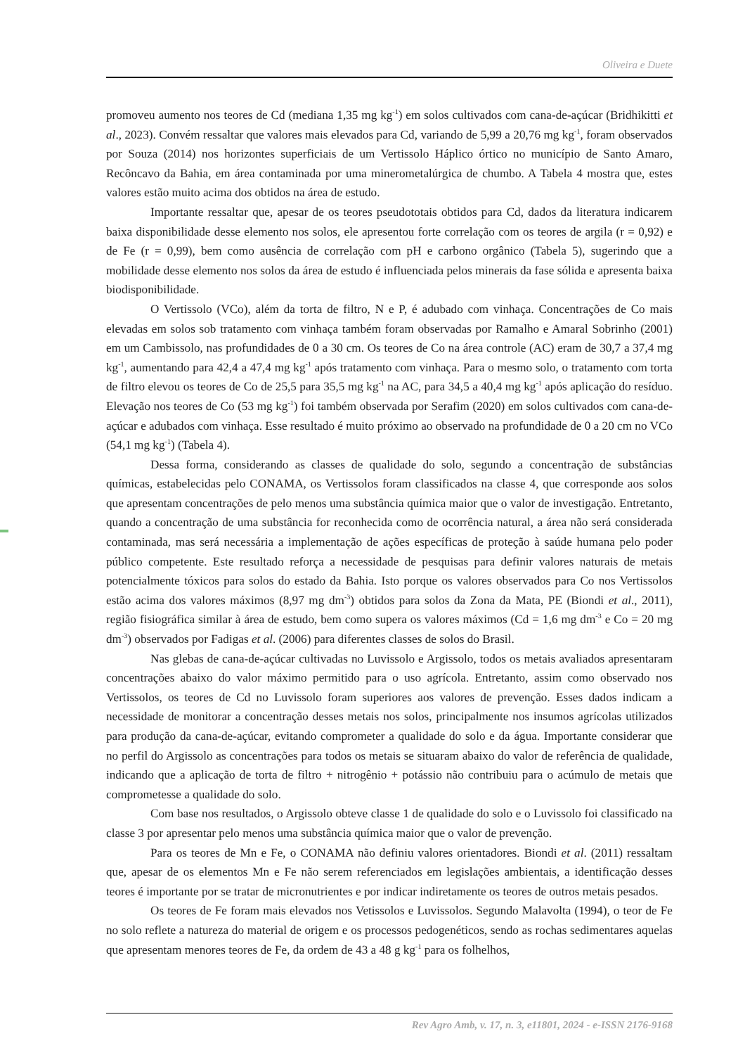Oliveira e Duete
promoveu aumento nos teores de Cd (mediana 1,35 mg kg<sup>-1</sup>) em solos cultivados com cana-de-açúcar (Bridhikitti et al., 2023). Convém ressaltar que valores mais elevados para Cd, variando de 5,99 a 20,76 mg kg<sup>-1</sup>, foram observados por Souza (2014) nos horizontes superficiais de um Vertissolo Háplico órtico no município de Santo Amaro, Recôncavo da Bahia, em área contaminada por uma minerometalúrgica de chumbo. A Tabela 4 mostra que, estes valores estão muito acima dos obtidos na área de estudo.
Importante ressaltar que, apesar de os teores pseudototais obtidos para Cd, dados da literatura indicarem baixa disponibilidade desse elemento nos solos, ele apresentou forte correlação com os teores de argila (r = 0,92) e de Fe (r = 0,99), bem como ausência de correlação com pH e carbono orgânico (Tabela 5), sugerindo que a mobilidade desse elemento nos solos da área de estudo é influenciada pelos minerais da fase sólida e apresenta baixa biodisponibilidade.
O Vertissolo (VCo), além da torta de filtro, N e P, é adubado com vinhaça. Concentrações de Co mais elevadas em solos sob tratamento com vinhaça também foram observadas por Ramalho e Amaral Sobrinho (2001) em um Cambissolo, nas profundidades de 0 a 30 cm. Os teores de Co na área controle (AC) eram de 30,7 a 37,4 mg kg<sup>-1</sup>, aumentando para 42,4 a 47,4 mg kg<sup>-1</sup> após tratamento com vinhaça. Para o mesmo solo, o tratamento com torta de filtro elevou os teores de Co de 25,5 para 35,5 mg kg<sup>-1</sup> na AC, para 34,5 a 40,4 mg kg<sup>-1</sup> após aplicação do resíduo. Elevação nos teores de Co (53 mg kg<sup>-1</sup>) foi também observada por Serafim (2020) em solos cultivados com cana-de-açúcar e adubados com vinhaça. Esse resultado é muito próximo ao observado na profundidade de 0 a 20 cm no VCo (54,1 mg kg<sup>-1</sup>) (Tabela 4).
Dessa forma, considerando as classes de qualidade do solo, segundo a concentração de substâncias químicas, estabelecidas pelo CONAMA, os Vertissolos foram classificados na classe 4, que corresponde aos solos que apresentam concentrações de pelo menos uma substância química maior que o valor de investigação. Entretanto, quando a concentração de uma substância for reconhecida como de ocorrência natural, a área não será considerada contaminada, mas será necessária a implementação de ações específicas de proteção à saúde humana pelo poder público competente. Este resultado reforça a necessidade de pesquisas para definir valores naturais de metais potencialmente tóxicos para solos do estado da Bahia. Isto porque os valores observados para Co nos Vertissolos estão acima dos valores máximos (8,97 mg dm<sup>-3</sup>) obtidos para solos da Zona da Mata, PE (Biondi et al., 2011), região fisiográfica similar à área de estudo, bem como supera os valores máximos (Cd = 1,6 mg dm<sup>-3</sup> e Co = 20 mg dm<sup>-3</sup>) observados por Fadigas et al. (2006) para diferentes classes de solos do Brasil.
Nas glebas de cana-de-açúcar cultivadas no Luvissolo e Argissolo, todos os metais avaliados apresentaram concentrações abaixo do valor máximo permitido para o uso agrícola. Entretanto, assim como observado nos Vertissolos, os teores de Cd no Luvissolo foram superiores aos valores de prevenção. Esses dados indicam a necessidade de monitorar a concentração desses metais nos solos, principalmente nos insumos agrícolas utilizados para produção da cana-de-açúcar, evitando comprometer a qualidade do solo e da água. Importante considerar que no perfil do Argissolo as concentrações para todos os metais se situaram abaixo do valor de referência de qualidade, indicando que a aplicação de torta de filtro + nitrogênio + potássio não contribuiu para o acúmulo de metais que comprometesse a qualidade do solo.
Com base nos resultados, o Argissolo obteve classe 1 de qualidade do solo e o Luvissolo foi classificado na classe 3 por apresentar pelo menos uma substância química maior que o valor de prevenção.
Para os teores de Mn e Fe, o CONAMA não definiu valores orientadores. Biondi et al. (2011) ressaltam que, apesar de os elementos Mn e Fe não serem referenciados em legislações ambientais, a identificação desses teores é importante por se tratar de micronutrientes e por indicar indiretamente os teores de outros metais pesados.
Os teores de Fe foram mais elevados nos Vetissolos e Luvissolos. Segundo Malavolta (1994), o teor de Fe no solo reflete a natureza do material de origem e os processos pedogenéticos, sendo as rochas sedimentares aquelas que apresentam menores teores de Fe, da ordem de 43 a 48 g kg<sup>-1</sup> para os folhelhos,
Rev Agro Amb, v. 17, n. 3, e11801, 2024 - e-ISSN 2176-9168